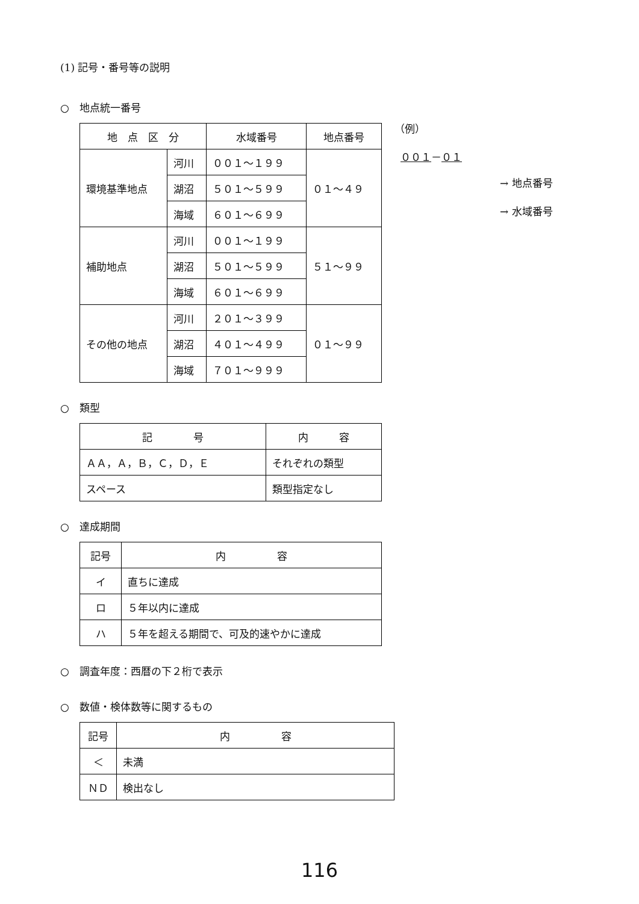(1) 記号・番号等の説明
○　地点統一番号
| 地 点 区 分 | | 水域番号 | 地点番号 |
| --- | --- | --- | --- |
| 環境基準地点 | 河川 | ００１～１９９ | ０１～４９ |
| | 湖沼 | ５０１～５９９ | |
| | 海域 | ６０１～６９９ | |
| 補助地点 | 河川 | ００１～１９９ | ５１～９９ |
| | 湖沼 | ５０１～５９９ | |
| | 海域 | ６０１～６９９ | |
| その他の地点 | 河川 | ２０１～３９９ | ０１～９９ |
| | 湖沼 | ４０１～４９９ | |
| | 海域 | ７０１～９９９ | |
（例）
００１－０１
→ 地点番号
→ 水域番号
○　類型
| 記 号 | 内 容 |
| --- | --- |
| ＡＡ，Ａ，Ｂ，Ｃ，Ｄ，Ｅ | それぞれの類型 |
| スペース | 類型指定なし |
○　達成期間
| 記号 | 内 容 |
| --- | --- |
| イ | 直ちに達成 |
| ロ | ５年以内に達成 |
| ハ | ５年を超える期間で、可及的速やかに達成 |
○　調査年度：西暦の下２桁で表示
○　数値・検体数等に関するもの
| 記号 | 内 容 |
| --- | --- |
| ＜ | 未満 |
| ＮＤ | 検出なし |
116